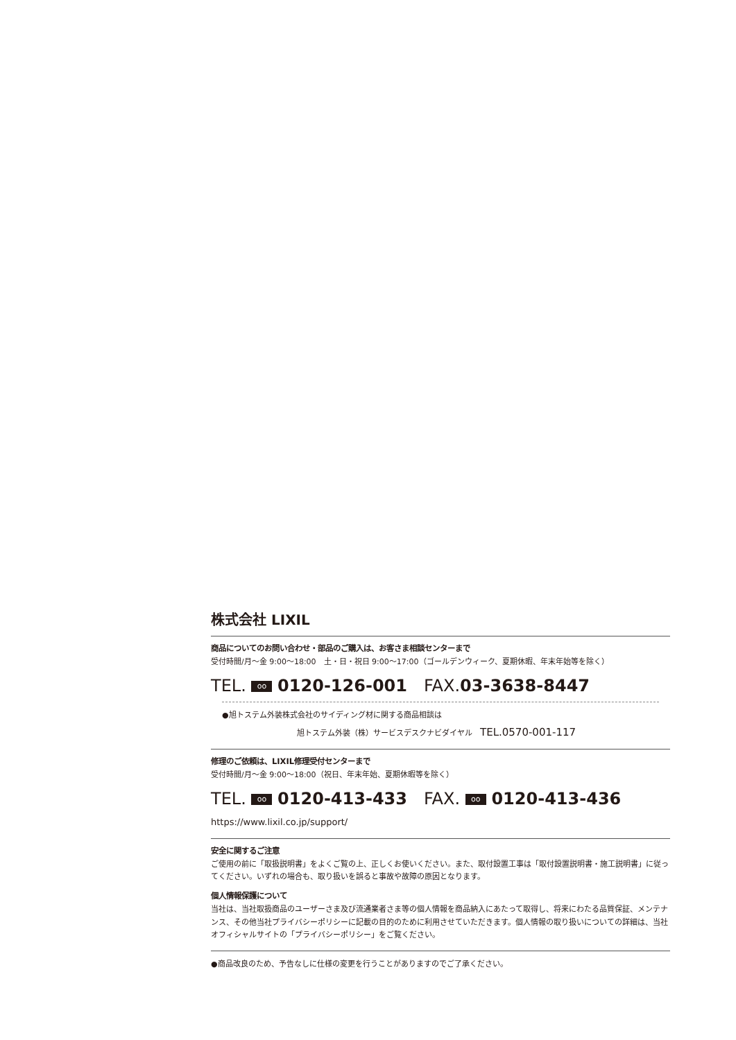株式会社 LIXIL
商品についてのお問い合わせ・部品のご購入は、お客さま相談センターまで
受付時間/月～金 9:00～18:00　土・日・祝日 9:00～17:00（ゴールデンウィーク、夏期休暇、年末年始等を除く）
TEL. oo 0120-126-001　FAX.03-3638-8447
●旭トステム外装株式会社のサイディング材に関する商品相談は
旭トステム外装（株）サービスデスクナビダイヤル　TEL.0570-001-117
修理のご依頼は、LIXIL修理受付センターまで
受付時間/月～金 9:00～18:00（祝日、年末年始、夏期休暇等を除く）
TEL. oo 0120-413-433　FAX. oo 0120-413-436
https://www.lixil.co.jp/support/
安全に関するご注意
ご使用の前に「取扱説明書」をよくご覧の上、正しくお使いください。また、取付設置工事は「取付設置説明書・施工説明書」に従ってください。いずれの場合も、取り扱いを誤ると事故や故障の原因となります。
個人情報保護について
当社は、当社取扱商品のユーザーさま及び流通業者さま等の個人情報を商品納入にあたって取得し、将来にわたる品質保証、メンテナンス、その他当社プライバシーポリシーに記載の目的のために利用させていただきます。個人情報の取り扱いについての詳細は、当社オフィシャルサイトの「プライバシーポリシー」をご覧ください。
●商品改良のため、予告なしに仕様の変更を行うことがありますのでご了承ください。